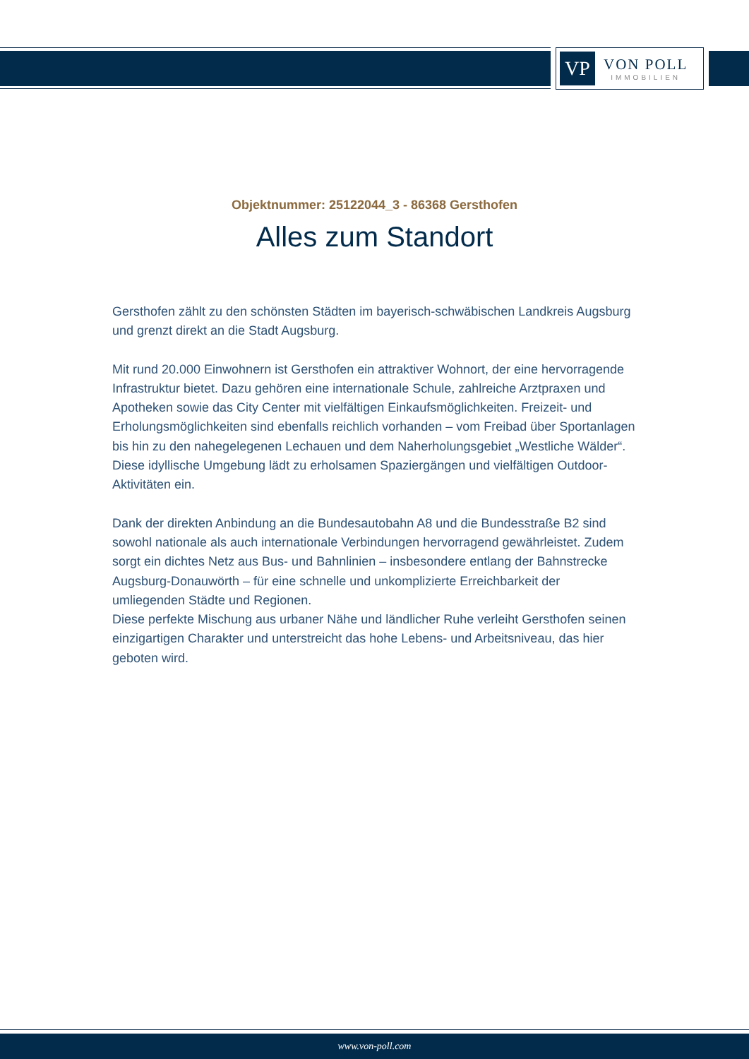VP
VON POLL
IMMOBILIEN
Objektnummer: 25122044_3 - 86368 Gersthofen
Alles zum Standort
Gersthofen zählt zu den schönsten Städten im bayerisch-schwäbischen Landkreis Augsburg und grenzt direkt an die Stadt Augsburg.
Mit rund 20.000 Einwohnern ist Gersthofen ein attraktiver Wohnort, der eine hervorragende Infrastruktur bietet. Dazu gehören eine internationale Schule, zahlreiche Arztpraxen und Apotheken sowie das City Center mit vielfältigen Einkaufsmöglichkeiten. Freizeit- und Erholungsmöglichkeiten sind ebenfalls reichlich vorhanden – vom Freibad über Sportanlagen bis hin zu den nahegelegenen Lechauen und dem Naherholungsgebiet „Westliche Wälder“. Diese idyllische Umgebung lädt zu erholsamen Spaziergängen und vielfältigen Outdoor-Aktivitäten ein.
Dank der direkten Anbindung an die Bundesautobahn A8 und die Bundesstraße B2 sind sowohl nationale als auch internationale Verbindungen hervorragend gewährleistet. Zudem sorgt ein dichtes Netz aus Bus- und Bahnlinien – insbesondere entlang der Bahnstrecke Augsburg-Donauwörth – für eine schnelle und unkomplizierte Erreichbarkeit der umliegenden Städte und Regionen.
Diese perfekte Mischung aus urbaner Nähe und ländlicher Ruhe verleiht Gersthofen seinen einzigartigen Charakter und unterstreicht das hohe Lebens- und Arbeitsniveau, das hier geboten wird.
www.von-poll.com